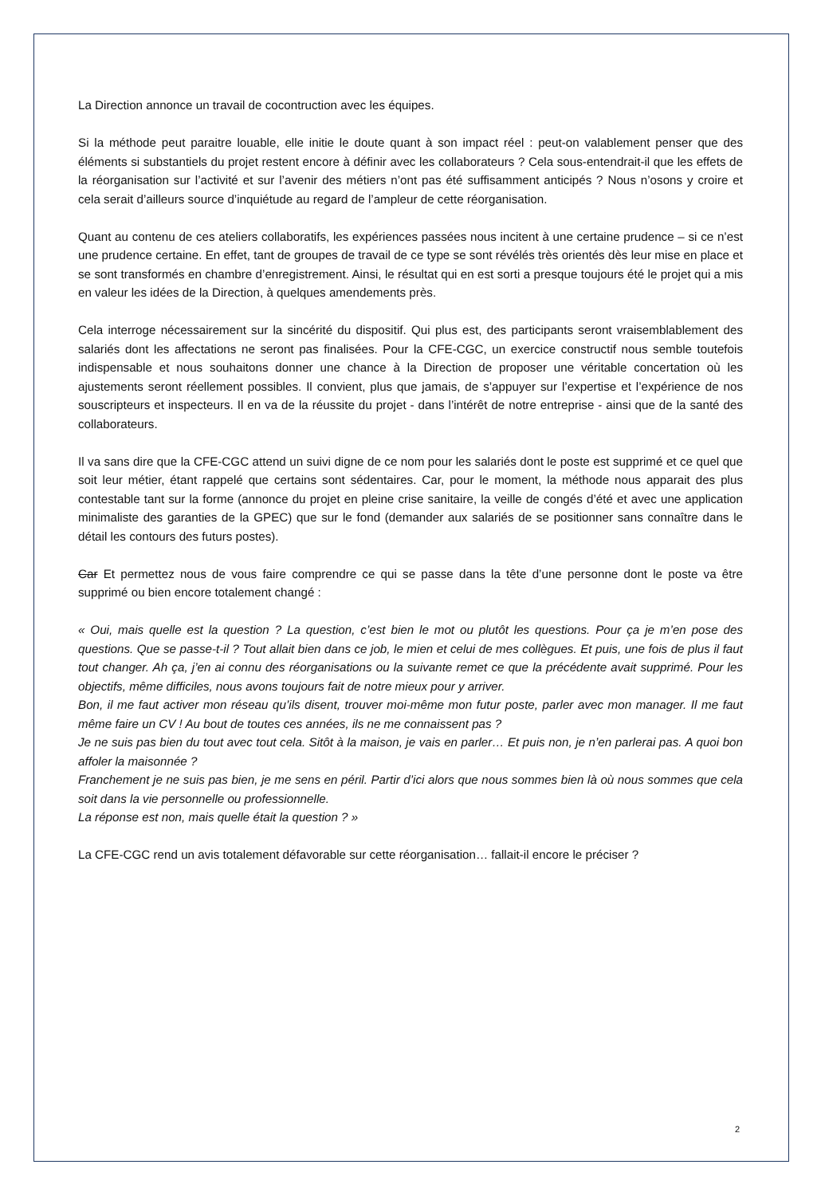La Direction annonce un travail de cocontruction avec les équipes.
Si la méthode peut paraitre louable, elle initie le doute quant à son impact réel : peut-on valablement penser que des éléments si substantiels du projet restent encore à définir avec les collaborateurs ? Cela sous-entendrait-il que les effets de la réorganisation sur l’activité et sur l’avenir des métiers n’ont pas été suffisamment anticipés ? Nous n’osons y croire et cela serait d’ailleurs source d’inquiétude au regard de l’ampleur de cette réorganisation.
Quant au contenu de ces ateliers collaboratifs, les expériences passées nous incitent à une certaine prudence – si ce n’est une prudence certaine. En effet, tant de groupes de travail de ce type se sont révélés très orientés dès leur mise en place et se sont transformés en chambre d’enregistrement. Ainsi, le résultat qui en est sorti a presque toujours été le projet qui a mis en valeur les idées de la Direction, à quelques amendements près.
Cela interroge nécessairement sur la sincérité du dispositif. Qui plus est, des participants seront vraisemblablement des salariés dont les affectations ne seront pas finalisées. Pour la CFE-CGC, un exercice constructif nous semble toutefois indispensable et nous souhaitons donner une chance à la Direction de proposer une véritable concertation où les ajustements seront réellement possibles. Il convient, plus que jamais, de s’appuyer sur l’expertise et l’expérience de nos souscripteurs et inspecteurs. Il en va de la réussite du projet - dans l’intérêt de notre entreprise - ainsi que de la santé des collaborateurs.
Il va sans dire que la CFE-CGC attend un suivi digne de ce nom pour les salariés dont le poste est supprimé et ce quel que soit leur métier, étant rappelé que certains sont sédentaires. Car, pour le moment, la méthode nous apparait des plus contestable tant sur la forme (annonce du projet en pleine crise sanitaire, la veille de congés d’été et avec une application minimaliste des garanties de la GPEC) que sur le fond (demander aux salariés de se positionner sans connaître dans le détail les contours des futurs postes).
Car Et permettez nous de vous faire comprendre ce qui se passe dans la tête d’une personne dont le poste va être supprimé ou bien encore totalement changé :
« Oui, mais quelle est la question ? La question, c’est bien le mot ou plutôt les questions. Pour ça je m’en pose des questions. Que se passe-t-il ? Tout allait bien dans ce job, le mien et celui de mes collègues. Et puis, une fois de plus il faut tout changer. Ah ça, j’en ai connu des réorganisations ou la suivante remet ce que la précédente avait supprimé. Pour les objectifs, même difficiles, nous avons toujours fait de notre mieux pour y arriver.
Bon, il me faut activer mon réseau qu’ils disent, trouver moi-même mon futur poste, parler avec mon manager. Il me faut même faire un CV ! Au bout de toutes ces années, ils ne me connaissent pas ?
Je ne suis pas bien du tout avec tout cela. Sitôt à la maison, je vais en parler… Et puis non, je n’en parlerai pas. A quoi bon affoler la maisonnée ?
Franchement je ne suis pas bien, je me sens en péril. Partir d’ici alors que nous sommes bien là où nous sommes que cela soit dans la vie personnelle ou professionnelle.
La réponse est non, mais quelle était la question ? »
La CFE-CGC rend un avis totalement défavorable sur cette réorganisation… fallait-il encore le préciser ?
2